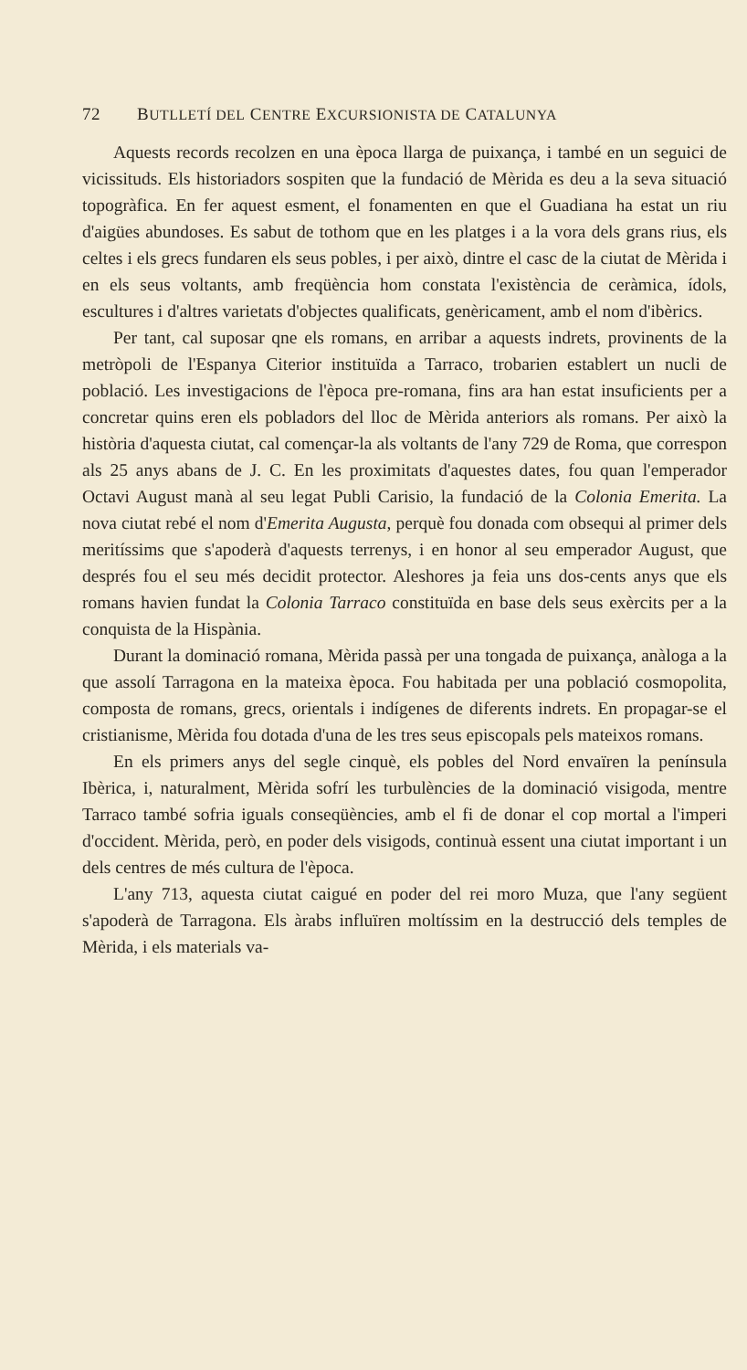72 BUTLLETÍ DEL CENTRE EXCURSIONISTA DE CATALUNYA
Aquests records recolzen en una època llarga de puixança, i també en un seguici de vicissituds. Els historiadors sospiten que la fundació de Mèrida es deu a la seva situació topogràfica. En fer aquest esment, el fonamenten en que el Guadiana ha estat un riu d'aigües abundoses. Es sabut de tothom que en les platges i a la vora dels grans rius, els celtes i els grecs fundaren els seus pobles, i per això, dintre el casc de la ciutat de Mèrida i en els seus voltants, amb freqüència hom constata l'existència de ceràmica, ídols, escultures i d'altres varietats d'objectes qualificats, genèricament, amb el nom d'ibèrics.
Per tant, cal suposar qne els romans, en arribar a aquests indrets, provinents de la metròpoli de l'Espanya Citerior instituïda a Tarraco, trobarien establert un nucli de població. Les investigacions de l'època pre-romana, fins ara han estat insuficients per a concretar quins eren els pobladors del lloc de Mèrida anteriors als romans. Per això la història d'aquesta ciutat, cal començar-la als voltants de l'any 729 de Roma, que correspon als 25 anys abans de J. C. En les proximitats d'aquestes dates, fou quan l'emperador Octavi August manà al seu legat Publi Carisio, la fundació de la Colonia Emerita. La nova ciutat rebé el nom d'Emerita Augusta, perquè fou donada com obsequi al primer dels meritíssims que s'apoderà d'aquests terrenys, i en honor al seu emperador August, que després fou el seu més decidit protector. Aleshores ja feia uns dos-cents anys que els romans havien fundat la Colonia Tarraco constituïda en base dels seus exèrcits per a la conquista de la Hispània.
Durant la dominació romana, Mèrida passà per una tongada de puixança, anàloga a la que assolí Tarragona en la mateixa època. Fou habitada per una població cosmopolita, composta de romans, grecs, orientals i indígenes de diferents indrets. En propagar-se el cristianisme, Mèrida fou dotada d'una de les tres seus episcopals pels mateixos romans.
En els primers anys del segle cinquè, els pobles del Nord envaïren la península Ibèrica, i, naturalment, Mèrida sofrí les turbulències de la dominació visigoda, mentre Tarraco també sofria iguals conseqüències, amb el fi de donar el cop mortal a l'imperi d'occident. Mèrida, però, en poder dels visigods, continuà essent una ciutat important i un dels centres de més cultura de l'època.
L'any 713, aquesta ciutat caigué en poder del rei moro Muza, que l'any següent s'apoderà de Tarragona. Els àrabs influïren moltíssim en la destrucció dels temples de Mèrida, i els materials va-